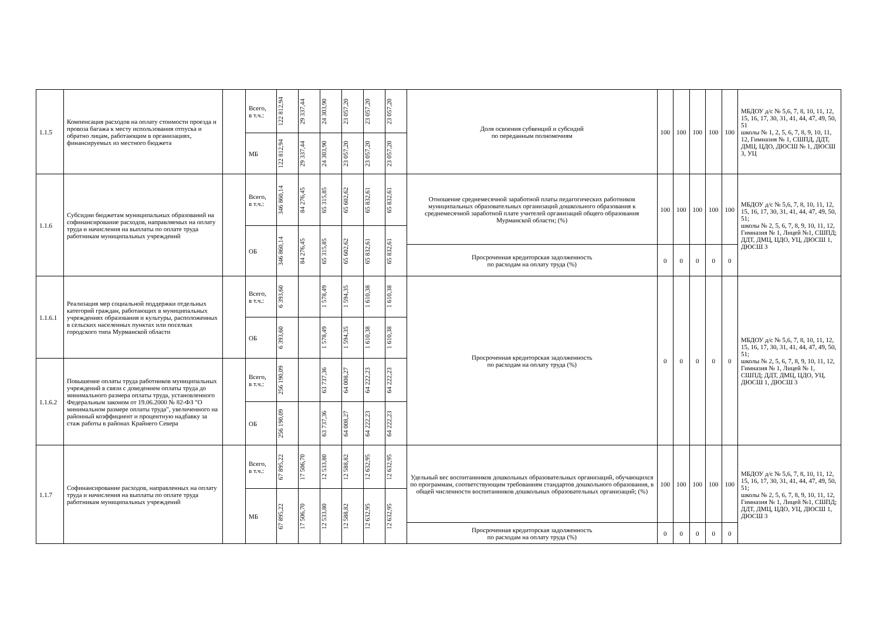| 1.1.5 | Компенсация расходов на оплату стоимости проезда и провоза багажа к месту использования отпуска и обратно лицам, работающим в организациях, финансируемых из местного бюджета | | Всего, в т.ч.: | 122 812,94 | 29 337,44 | 24 303,90 | 23 057,20 | 23 057,20 | 23 057,20 | Доля освоения субвенций и субсидий по переданным полномочиям | 100 | 100 | 100 | 100 | 100 | МБДОУ д/с № 5,6, 7, 8, 10, 11, 12, 15, 16, 17, 30, 31, 41, 44, 47, 49, 50, 51 школы № 1, 2, 5, 6, 7, 8, 9, 10, 11, 12, Гимназия № 1, СШПД, ДДТ, ДМЦ, ЦДО, ДЮСШ № 1, ДЮСШ 3, УЦ |
| | | | МБ | 122 812,94 | 29 337,44 | 24 303,90 | 23 057,20 | 23 057,20 | 23 057,20 | | | | | | | |
| 1.1.6 | Субсидии бюджетам муниципальных образований на софинансирование расходов, направляемых на оплату труда и начисления на выплаты по оплате труда работникам муниципальных учреждений | | Всего, в т.ч.: | 346 860,14 | 84 276,45 | 65 315,85 | 65 602,62 | 65 832,61 | 65 832,61 | Отношение среднемесячной заработной платы педагогических работников муниципальных образовательных организаций дошкольного образования к среднемесячной заработной плате учителей организаций общего образования Мурманской области; (%) | 100 | 100 | 100 | 100 | 100 | МБДОУ д/с № 5,6, 7, 8, 10, 11, 12, 15, 16, 17, 30, 31, 41, 44, 47, 49, 50, 51; школы № 2, 5, 6, 7, 8, 9, 10, 11, 12, Гимназия № 1, Лицей №1, СШПД; ДДТ, ДМЦ, ЦДО, УЦ, ДЮСШ 1, ДЮСШ 3 |
| | | | ОБ | 346 860,14 | 84 276,45 | 65 315,85 | 65 602,62 | 65 832,61 | 65 832,61 | | | | | | | |
| | | | | | | | | | | Просроченная кредиторская задолженность по расходам на оплату труда (%) | 0 | 0 | 0 | 0 | 0 | |
| 1.1.6.1 | Реализация мер социальной поддержки отдельных категорий граждан, работающих в муниципальных учреждениях образования и культуры, расположенных в сельских населенных пунктах или поселках городского типа Мурманской области | | Всего, в т.ч.: | 6 393,60 | | 1 578,49 | 1 594,35 | 1 610,38 | 1 610,38 | Просроченная кредиторская задолженность по расходам на оплату труда (%) | 0 | 0 | 0 | 0 | 0 | МБДОУ д/с № 5,6, 7, 8, 10, 11, 12, 15, 16, 17, 30, 31, 41, 44, 47, 49, 50, 51; школы № 2, 5, 6, 7, 8, 9, 10, 11, 12, Гимназия № 1, Лицей № 1, СШПД; ДДТ, ДМЦ, ЦДО, УЦ, ДЮСШ 1, ДЮСШ 3 |
| | | | ОБ | 6 393,60 | | 1 578,49 | 1 594,35 | 1 610,38 | 1 610,38 | | | | | | | |
| 1.1.6.2 | Повышение оплаты труда работников муниципальных учреждений в связи с доведением оплаты труда до минимального размера оплаты труда, установленного Федеральным законом от 19.06.2000 № 82-ФЗ "О минимальном размере оплаты труда", увеличенного на районный коэффициент и процентную надбавку за стаж работы в районах Крайнего Севера | | Всего, в т.ч.: | 256 190,09 | | 63 737,36 | 64 008,27 | 64 222,23 | 64 222,23 | | | | | | | |
| | | | ОБ | 256 190,09 | | 63 737,36 | 64 008,27 | 64 222,23 | 64 222,23 | | | | | | | |
| 1.1.7 | Софинансирование расходов, направленных на оплату труда и начисления на выплаты по оплате труда работникам муниципальных учреждений | | Всего, в т.ч.: | 67 895,22 | 17 506,70 | 12 533,80 | 12 588,82 | 12 632,95 | 12 632,95 | Удельный вес воспитанников дошкольных образовательных организаций, обучающихся по программам, соответствующим требованиям стандартов дошкольного образования, в общей численности воспитанников дошкольных образовательных организаций; (%) | 100 | 100 | 100 | 100 | 100 | МБДОУ д/с № 5,6, 7, 8, 10, 11, 12, 15, 16, 17, 30, 31, 41, 44, 47, 49, 50, 51; школы № 2, 5, 6, 7, 8, 9, 10, 11, 12, Гимназия № 1, Лицей №1, СШПД; ДДТ, ДМЦ, ЦДО, УЦ, ДЮСШ 1, ДЮСШ 3 |
| | | | МБ | 67 895,22 | 17 506,70 | 12 533,80 | 12 588,82 | 12 632,95 | 12 632,95 | | | | | | | |
| | | | | | | | | | | Просроченная кредиторская задолженность по расходам на оплату труда (%) | 0 | 0 | 0 | 0 | 0 | |